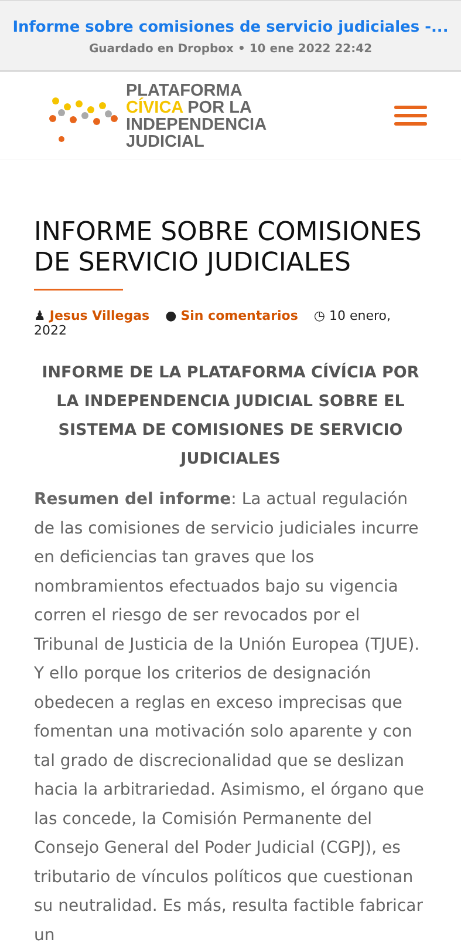Informe sobre comisiones de servicio judiciales -...
Guardado en Dropbox • 10 ene 2022 22:42
PLATAFORMA
CÍVICA POR LA
INDEPENDENCIA
JUDICIAL
INFORME SOBRE COMISIONES DE SERVICIO JUDICIALES
♟ Jesus Villegas ● Sin comentarios ◷ 10 enero, 2022
INFORME DE LA PLATAFORMA CÍVÍCIA POR LA INDEPENDENCIA JUDICIAL SOBRE EL SISTEMA DE COMISIONES DE SERVICIO JUDICIALES
Resumen del informe: La actual regulación de las comisiones de servicio judiciales incurre en deficiencias tan graves que los nombramientos efectuados bajo su vigencia corren el riesgo de ser revocados por el Tribunal de Justicia de la Unión Europea (TJUE). Y ello porque los criterios de designación obedecen a reglas en exceso imprecisas que fomentan una motivación solo aparente y con tal grado de discrecionalidad que se deslizan hacia la arbitrariedad. Asimismo, el órgano que las concede, la Comisión Permanente del Consejo General del Poder Judicial (CGPJ), es tributario de vínculos políticos que cuestionan su neutralidad. Es más, resulta factible fabricar un